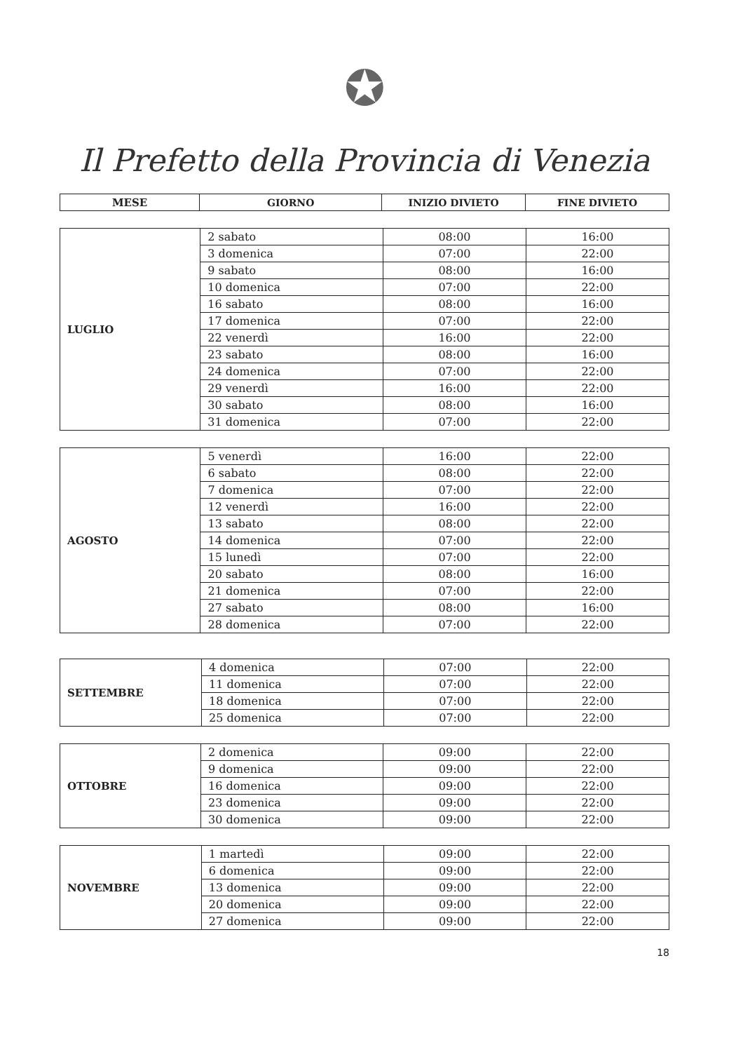✪
Il Prefetto della Provincia di Venezia
| MESE | GIORNO | INIZIO DIVIETO | FINE DIVIETO |
| --- | --- | --- | --- |
| LUGLIO | 2 sabato | 08:00 | 16:00 |
| | 3 domenica | 07:00 | 22:00 |
| | 9 sabato | 08:00 | 16:00 |
| | 10 domenica | 07:00 | 22:00 |
| | 16 sabato | 08:00 | 16:00 |
| | 17 domenica | 07:00 | 22:00 |
| | 22 venerdì | 16:00 | 22:00 |
| | 23 sabato | 08:00 | 16:00 |
| | 24 domenica | 07:00 | 22:00 |
| | 29 venerdì | 16:00 | 22:00 |
| | 30 sabato | 08:00 | 16:00 |
| | 31 domenica | 07:00 | 22:00 |
| AGOSTO | 5 venerdì | 16:00 | 22:00 |
| | 6 sabato | 08:00 | 22:00 |
| | 7 domenica | 07:00 | 22:00 |
| | 12 venerdì | 16:00 | 22:00 |
| | 13 sabato | 08:00 | 22:00 |
| | 14 domenica | 07:00 | 22:00 |
| | 15 lunedì | 07:00 | 22:00 |
| | 20 sabato | 08:00 | 16:00 |
| | 21 domenica | 07:00 | 22:00 |
| | 27 sabato | 08:00 | 16:00 |
| | 28 domenica | 07:00 | 22:00 |
| SETTEMBRE | 4 domenica | 07:00 | 22:00 |
| | 11 domenica | 07:00 | 22:00 |
| | 18 domenica | 07:00 | 22:00 |
| | 25 domenica | 07:00 | 22:00 |
| OTTOBRE | 2 domenica | 09:00 | 22:00 |
| | 9 domenica | 09:00 | 22:00 |
| | 16 domenica | 09:00 | 22:00 |
| | 23 domenica | 09:00 | 22:00 |
| | 30 domenica | 09:00 | 22:00 |
| NOVEMBRE | 1 martedì | 09:00 | 22:00 |
| | 6 domenica | 09:00 | 22:00 |
| | 13 domenica | 09:00 | 22:00 |
| | 20 domenica | 09:00 | 22:00 |
| | 27 domenica | 09:00 | 22:00 |
18